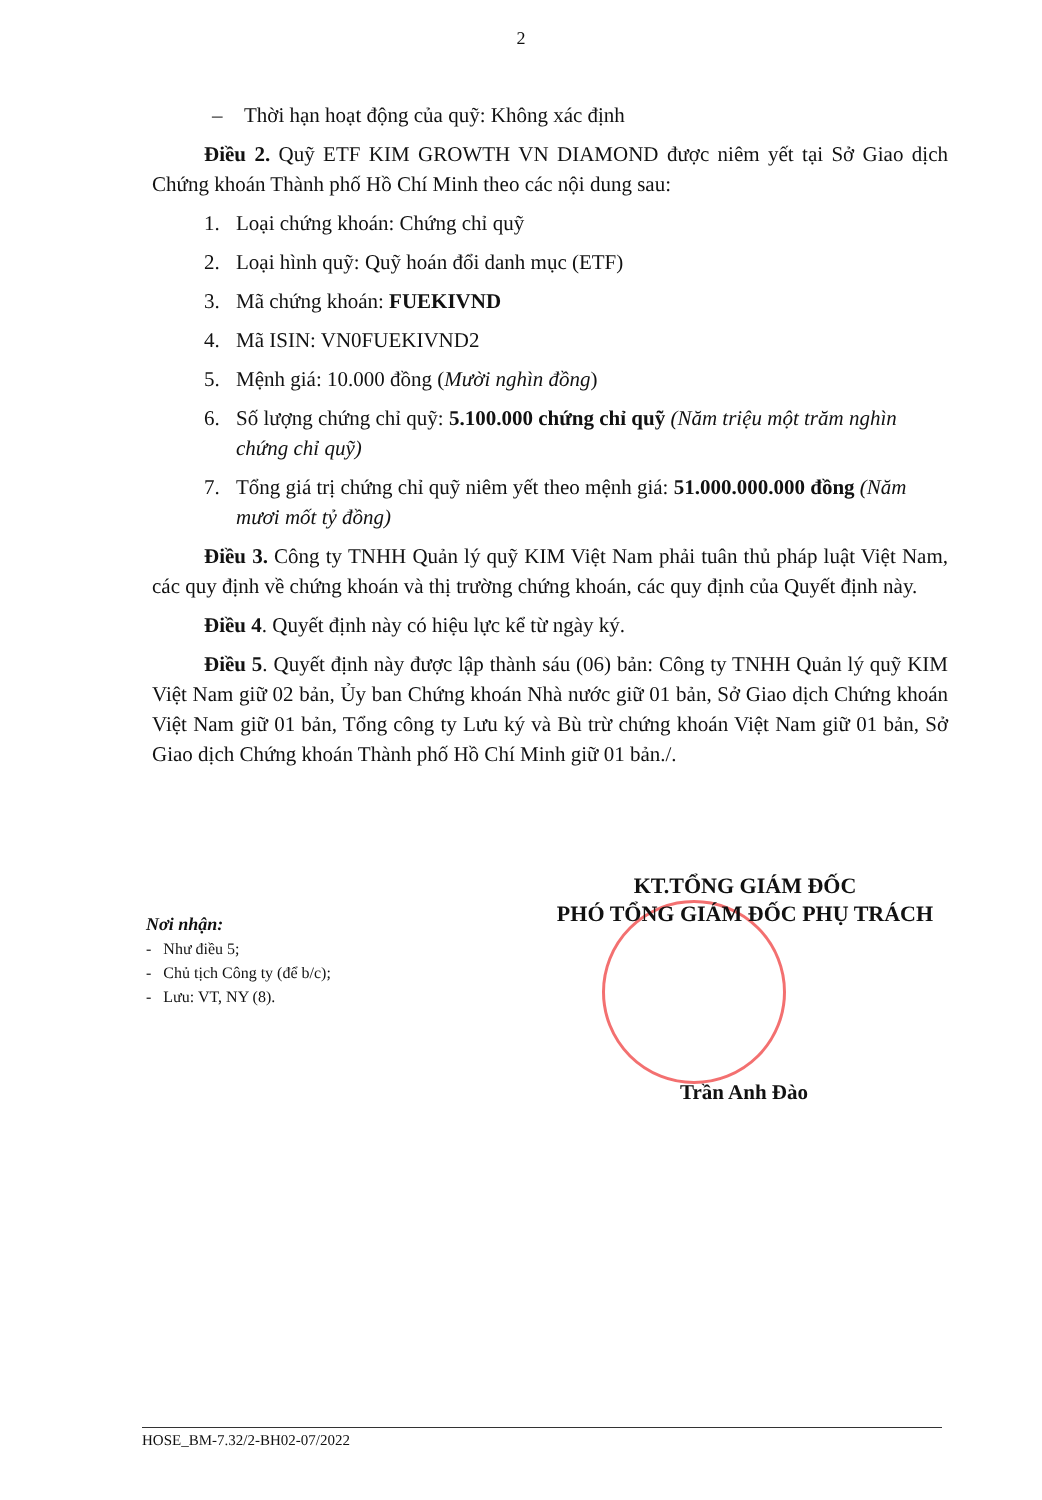2
– Thời hạn hoạt động của quỹ: Không xác định
Điều 2. Quỹ ETF KIM GROWTH VN DIAMOND được niêm yết tại Sở Giao dịch Chứng khoán Thành phố Hồ Chí Minh theo các nội dung sau:
1. Loại chứng khoán: Chứng chỉ quỹ
2. Loại hình quỹ: Quỹ hoán đổi danh mục (ETF)
3. Mã chứng khoán: FUEKIVND
4. Mã ISIN: VN0FUEKIVND2
5. Mệnh giá: 10.000 đồng (Mười nghìn đồng)
6. Số lượng chứng chỉ quỹ: 5.100.000 chứng chỉ quỹ (Năm triệu một trăm nghìn chứng chỉ quỹ)
7. Tổng giá trị chứng chỉ quỹ niêm yết theo mệnh giá: 51.000.000.000 đồng (Năm mươi mốt tỷ đồng)
Điều 3. Công ty TNHH Quản lý quỹ KIM Việt Nam phải tuân thủ pháp luật Việt Nam, các quy định về chứng khoán và thị trường chứng khoán, các quy định của Quyết định này.
Điều 4. Quyết định này có hiệu lực kể từ ngày ký.
Điều 5. Quyết định này được lập thành sáu (06) bản: Công ty TNHH Quản lý quỹ KIM Việt Nam giữ 02 bản, Ủy ban Chứng khoán Nhà nước giữ 01 bản, Sở Giao dịch Chứng khoán Việt Nam giữ 01 bản, Tổng công ty Lưu ký và Bù trừ chứng khoán Việt Nam giữ 01 bản, Sở Giao dịch Chứng khoán Thành phố Hồ Chí Minh giữ 01 bản./.
KT.TỔNG GIÁM ĐỐC
PHÓ TỔNG GIÁM ĐỐC PHỤ TRÁCH
Nơi nhận:
- Như điều 5;
- Chủ tịch Công ty (để b/c);
- Lưu: VT, NY (8).
Trần Anh Đào
HOSE_BM-7.32/2-BH02-07/2022